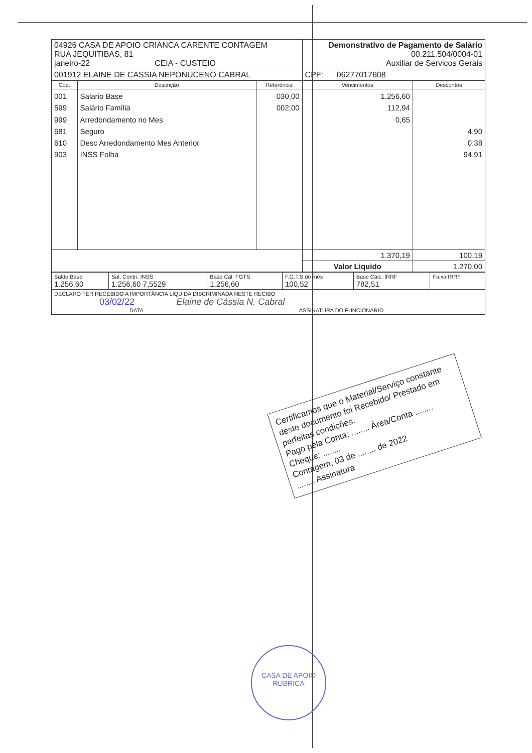| 04926 CASA DE APOIO CRIANCA CARENTE CONTAGEM RUA JEQUITIBAS, 81 janeiro-22 CEIA - CUSTEIO | | | Demonstrativo de Pagamento de Salário 00.211.504/0004-01 Auxiliar de Servicos Gerais | |
| 001912 ELAINE DE CASSIA NEPONUCENO CABRAL | | | CPF: 06277017608 | |
| Cód. | Descrição | Referência | Vencimentos | Descontos |
| 001 599 999 681 610 903 | Salario Base Salário Família Arredondamento no Mes Seguro Desc Arredondamento Mes Anterior INSS Folha | 030,00 002,00 | 1.256,60 112,94 0,65 | 4,90 0,38 94,91 |
| | | | 1.370,19 | 100,19 |
| | | | Valor Liquido | 1.270,00 |
| Saldo Base 1.256,60 | Sal. Contri. INSS 1.256,60 7,5529 | Base Cál. FGTS 1.256,60 | F.G.T.S do mês 100,52 | Base Cálc. IRRF 782,51 | Faixa IRRF |
| DECLARO TER RECEBIDO A IMPORTÂNCIA LÍQUIDA DISCRIMINADA NESTE RECIBO 03/02/22 Elaine de Cássia N. Cabral DATA ASSINATURA DO FUNCIONÁRIO | | | | | |
Certificamos que o Material/Serviço constante deste documento foi Recebido/ Prestado em perfeitas condições.
Pago pela Conta: ........ Área/Conta ........
Cheque: ........
Contagem, 03 de ........ de 2022
........ Assinatura
CASA DE APOIO
RUBRICA